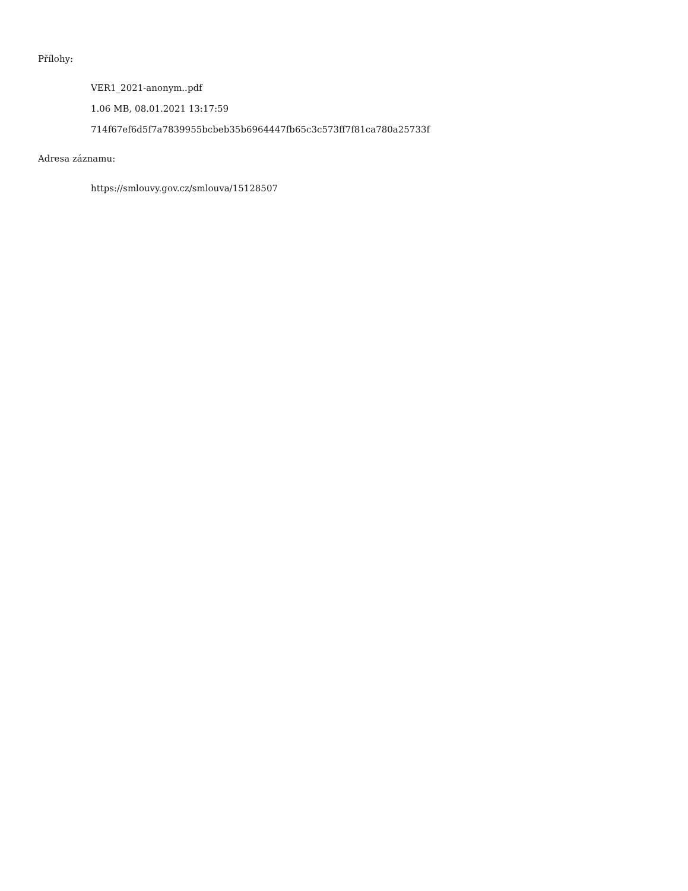Přílohy:
VER1_2021-anonym..pdf
1.06 MB, 08.01.2021 13:17:59
714f67ef6d5f7a7839955bcbeb35b6964447fb65c3c573ff7f81ca780a25733f
Adresa záznamu:
https://smlouvy.gov.cz/smlouva/15128507